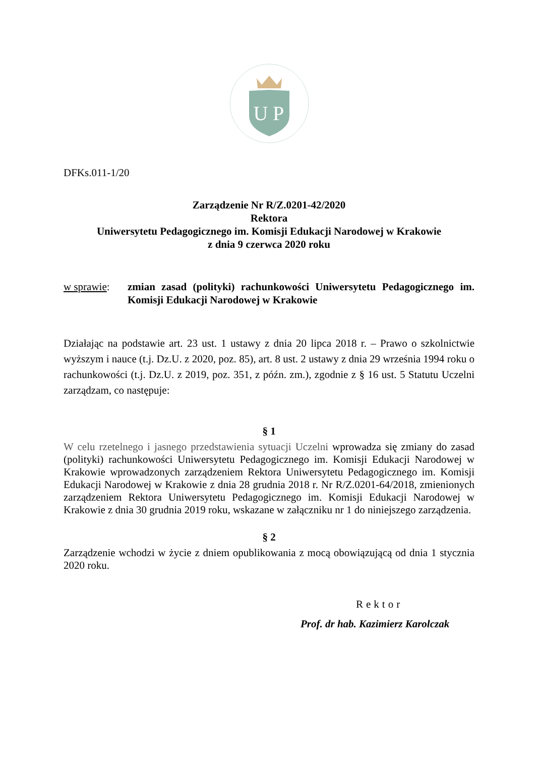U
P
DFKs.011-1/20
Zarządzenie Nr R/Z.0201-42/2020
Rektora
Uniwersytetu Pedagogicznego im. Komisji Edukacji Narodowej w Krakowie
z dnia 9 czerwca 2020 roku
w sprawie: zmian zasad (polityki) rachunkowości Uniwersytetu Pedagogicznego im. Komisji Edukacji Narodowej w Krakowie
Działając na podstawie art. 23 ust. 1 ustawy z dnia 20 lipca 2018 r. – Prawo o szkolnictwie wyższym i nauce (t.j. Dz.U. z 2020, poz. 85), art. 8 ust. 2 ustawy z dnia 29 września 1994 roku o rachunkowości (t.j. Dz.U. z 2019, poz. 351, z późn. zm.), zgodnie z § 16 ust. 5 Statutu Uczelni zarządzam, co następuje:
§ 1
W celu rzetelnego i jasnego przedstawienia sytuacji Uczelni wprowadza się zmiany do zasad (polityki) rachunkowości Uniwersytetu Pedagogicznego im. Komisji Edukacji Narodowej w Krakowie wprowadzonych zarządzeniem Rektora Uniwersytetu Pedagogicznego im. Komisji Edukacji Narodowej w Krakowie z dnia 28 grudnia 2018 r. Nr R/Z.0201-64/2018, zmienionych zarządzeniem Rektora Uniwersytetu Pedagogicznego im. Komisji Edukacji Narodowej w Krakowie z dnia 30 grudnia 2019 roku, wskazane w załączniku nr 1 do niniejszego zarządzenia.
§ 2
Zarządzenie wchodzi w życie z dniem opublikowania z mocą obowiązującą od dnia 1 stycznia 2020 roku.
Rektor
Prof. dr hab. Kazimierz Karolczak